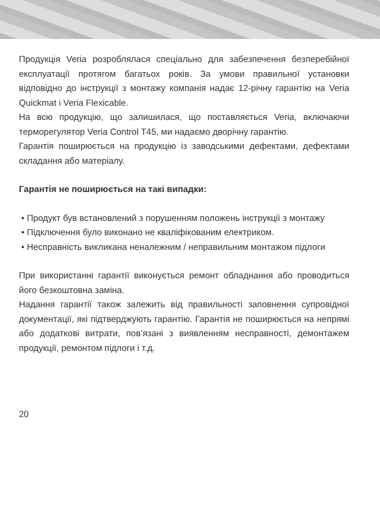Продукція Veria розроблялася спеціально для забезпечення безперебійної експлуатації протягом багатьох років. За умови правильної установки відповідно до інструкції з монтажу компанія надає 12-річну гарантію на Veria Quickmat i Veria Flexicable.
На всю продукцію, що залишилася, що поставляється Veria, включаючи терморегулятор Veria Control T45, ми надаємо дворічну гарантію.
Гарантія поширюється на продукцію із заводськими дефектами, дефектами складання або матеріалу.
Гарантія не поширюється на такі випадки:
• Продукт був встановлений з порушенням положень інструкції з монтажу
• Підключення було виконано не кваліфікованим електриком.
• Несправність викликана неналежним / неправильним монтажом підлоги
При використанні гарантії виконується ремонт обладнання або проводиться його безкоштовна заміна.
Надання гарантії також залежить від правильності заповнення супровідної документації, які підтверджують гарантію. Гарантія не поширюється на непрямі або додаткові витрати, пов’язані з виявленням несправності, демонтажем продукції, ремонтом підлоги і т.д.
20